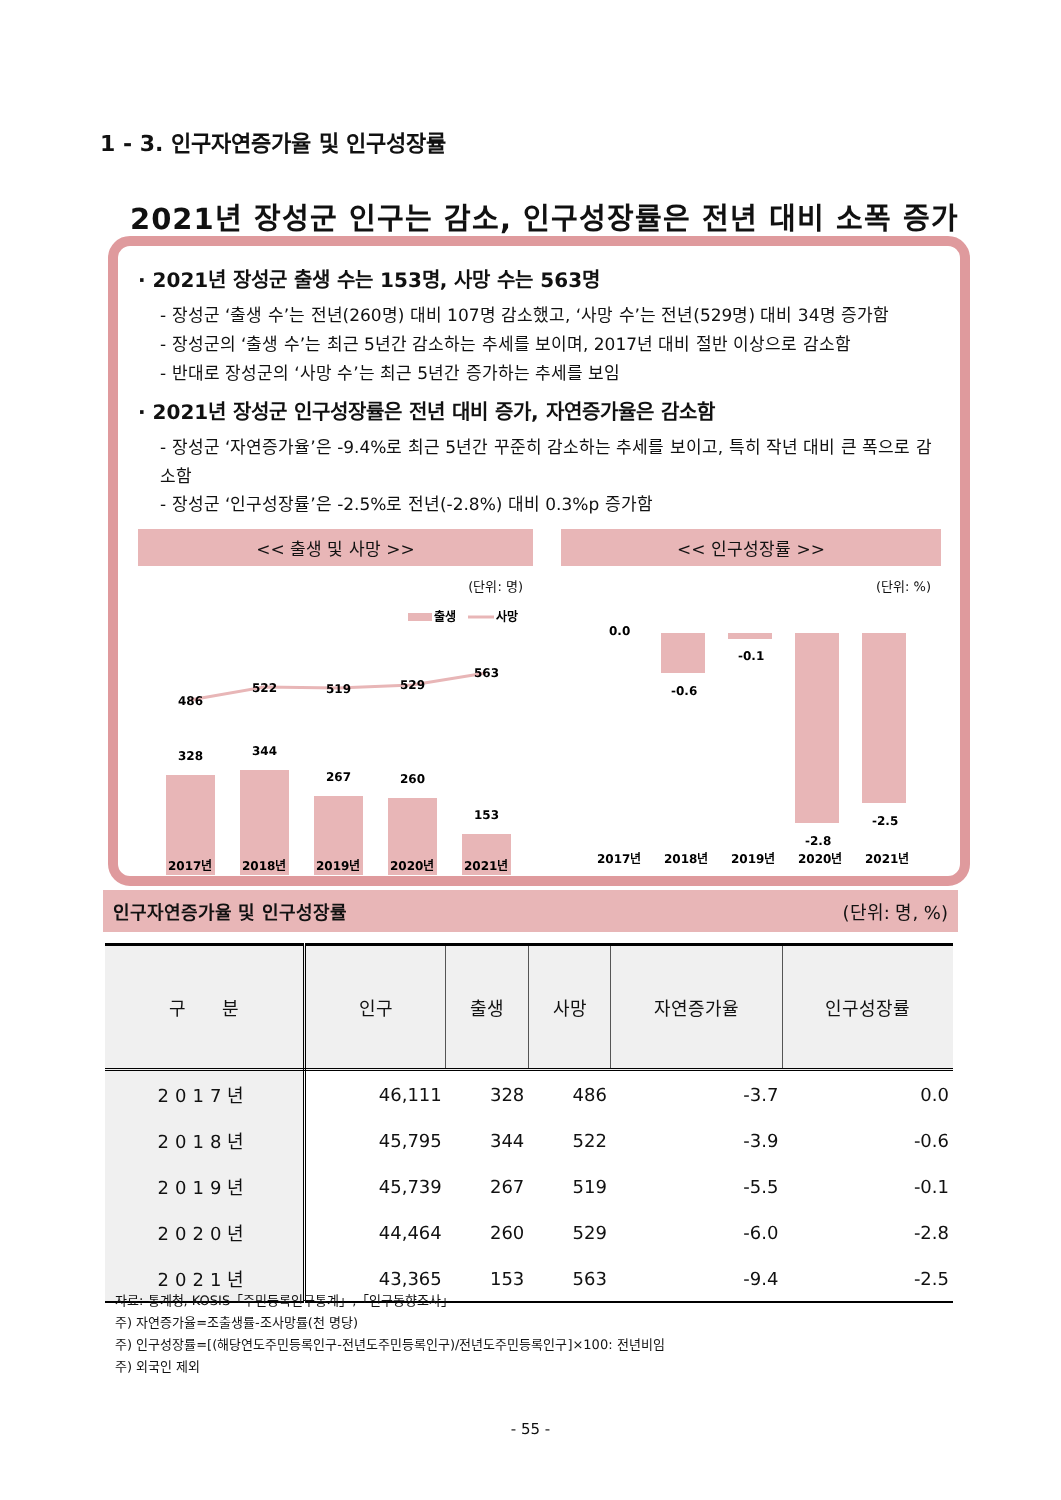1 - 3. 인구자연증가율 및 인구성장률
2021년 장성군 인구는 감소, 인구성장률은 전년 대비 소폭 증가
· 2021년 장성군 출생 수는 153명, 사망 수는 563명
- 장성군 ‘출생 수’는 전년(260명) 대비 107명 감소했고, ‘사망 수’는 전년(529명) 대비 34명 증가함
- 장성군의 ‘출생 수’는 최근 5년간 감소하는 추세를 보이며, 2017년 대비 절반 이상으로 감소함
- 반대로 장성군의 ‘사망 수’는 최근 5년간 증가하는 추세를 보임
· 2021년 장성군 인구성장률은 전년 대비 증가, 자연증가율은 감소함
- 장성군 ‘자연증가율’은 -9.4%로 최근 5년간 꾸준히 감소하는 추세를 보이고, 특히 작년 대비 큰 폭으로 감소함
- 장성군 ‘인구성장률’은 -2.5%로 전년(-2.8%) 대비 0.3%p 증가함
<< 출생 및 사망 >>
(단위: 명)
출생
사망
486
522
519
529
563
328
344
267
260
153
2017년
2018년
2019년
2020년
2021년
<< 인구성장률 >>
(단위: %)
0.0
-0.6
-0.1
-2.8
-2.5
2017년
2018년
2019년
2020년
2021년
인구자연증가율 및 인구성장률 (단위: 명, %)
| 구 분 | 인구 | 출생 | 사망 | 자연증가율 | 인구성장률 |
| --- | --- | --- | --- | --- | --- |
| 2017년 | 46,111 | 328 | 486 | -3.7 | 0.0 |
| 2018년 | 45,795 | 344 | 522 | -3.9 | -0.6 |
| 2019년 | 45,739 | 267 | 519 | -5.5 | -0.1 |
| 2020년 | 44,464 | 260 | 529 | -6.0 | -2.8 |
| 2021년 | 43,365 | 153 | 563 | -9.4 | -2.5 |
자료: 통계청, KOSIS「주민등록인구통계」,「인구동향조사」
주) 자연증가율=조출생률-조사망률(천 명당)
주) 인구성장률=[(해당연도주민등록인구-전년도주민등록인구)/전년도주민등록인구]×100: 전년비임
주) 외국인 제외
- 55 -